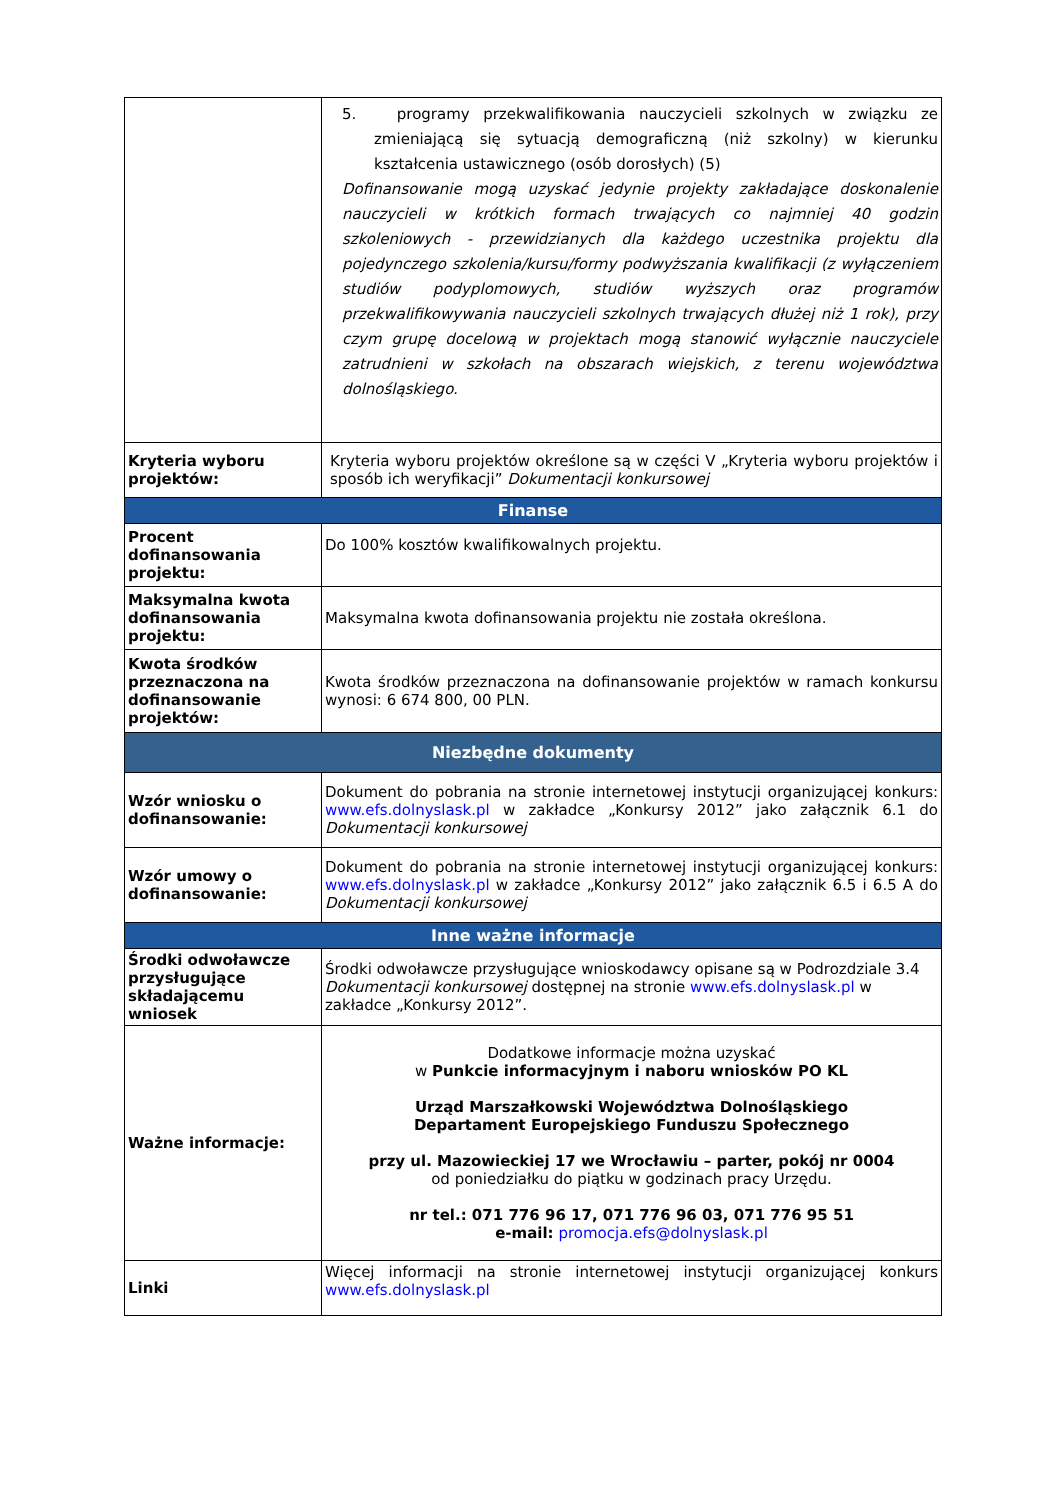| | 5. programy przekwalifikowania nauczycieli szkolnych w związku ze zmieniającą się sytuacją demograficzną (niż szkolny) w kierunku kształcenia ustawicznego (osób dorosłych) (5) Dofinansowanie mogą uzyskać jedynie projekty zakładające doskonalenie nauczycieli w krótkich formach trwających co najmniej 40 godzin szkoleniowych - przewidzianych dla każdego uczestnika projektu dla pojedynczego szkolenia/kursu/formy podwyższania kwalifikacji (z wyłączeniem studiów podyplomowych, studiów wyższych oraz programów przekwalifikowywania nauczycieli szkolnych trwających dłużej niż 1 rok), przy czym grupę docelową w projektach mogą stanowić wyłącznie nauczyciele zatrudnieni w szkołach na obszarach wiejskich, z terenu województwa dolnośląskiego. |
| Kryteria wyboru projektów: | Kryteria wyboru projektów określone są w części V „Kryteria wyboru projektów i sposób ich weryfikacji” Dokumentacji konkursowej |
| Finanse | |
| Procent dofinansowania projektu: | Do 100% kosztów kwalifikowalnych projektu. |
| Maksymalna kwota dofinansowania projektu: | Maksymalna kwota dofinansowania projektu nie została określona. |
| Kwota środków przeznaczona na dofinansowanie projektów: | Kwota środków przeznaczona na dofinansowanie projektów w ramach konkursu wynosi: 6 674 800, 00 PLN. |
| Niezbędne dokumenty | |
| Wzór wniosku o dofinansowanie: | Dokument do pobrania na stronie internetowej instytucji organizującej konkurs: www.efs.dolnyslask.pl w zakładce „Konkursy 2012” jako załącznik 6.1 do Dokumentacji konkursowej |
| Wzór umowy o dofinansowanie: | Dokument do pobrania na stronie internetowej instytucji organizującej konkurs: www.efs.dolnyslask.pl w zakładce „Konkursy 2012” jako załącznik 6.5 i 6.5 A do Dokumentacji konkursowej |
| Inne ważne informacje | |
| Środki odwoławcze przysługujące składającemu wniosek | Środki odwoławcze przysługujące wnioskodawcy opisane są w Podrozdziale 3.4 Dokumentacji konkursowej dostępnej na stronie www.efs.dolnyslask.pl w zakładce „Konkursy 2012”. |
| Ważne informacje: | Dodatkowe informacje można uzyskać w Punkcie informacyjnym i naboru wniosków PO KL Urząd Marszałkowski Województwa Dolnośląskiego Departament Europejskiego Funduszu Społecznego przy ul. Mazowieckiej 17 we Wrocławiu – parter, pokój nr 0004 od poniedziałku do piątku w godzinach pracy Urzędu. nr tel.: 071 776 96 17, 071 776 96 03, 071 776 95 51 e-mail: promocja.efs@dolnyslask.pl |
| Linki | Więcej informacji na stronie internetowej instytucji organizującej konkurs www.efs.dolnyslask.pl |